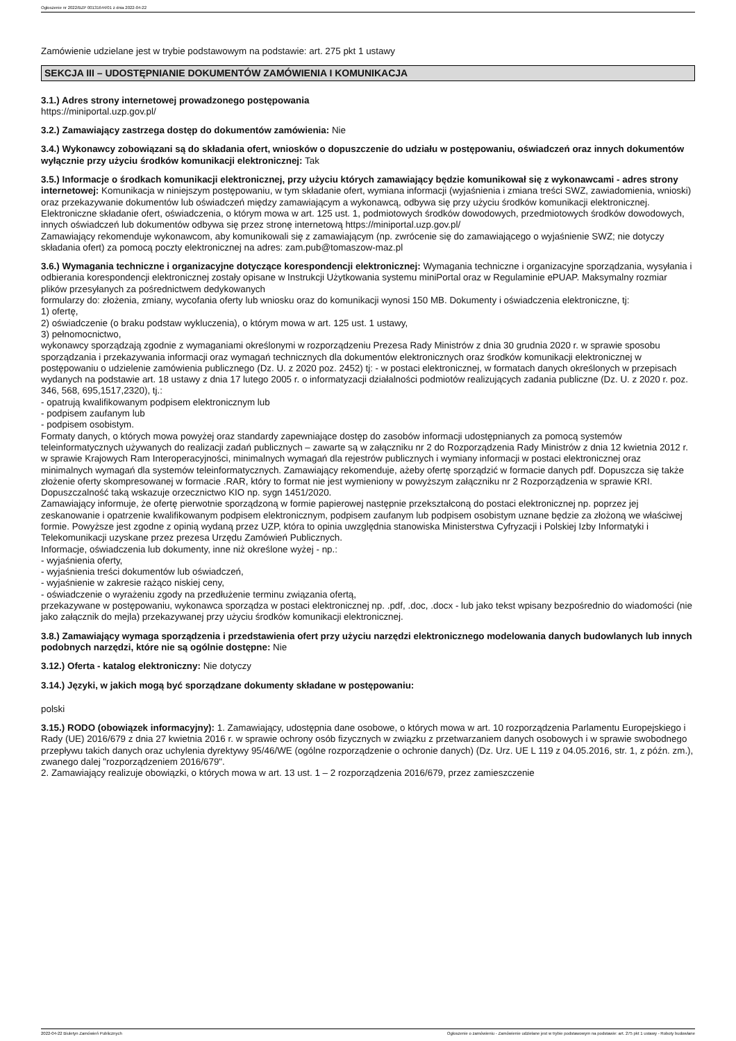Ogłoszenie nr 2022/BZP 00131644/01 z dnia 2022-04-22
Zamówienie udzielane jest w trybie podstawowym na podstawie: art. 275 pkt 1 ustawy
SEKCJA III – UDOSTĘPNIANIE DOKUMENTÓW ZAMÓWIENIA I KOMUNIKACJA
3.1.) Adres strony internetowej prowadzonego postępowania
https://miniportal.uzp.gov.pl/
3.2.) Zamawiający zastrzega dostęp do dokumentów zamówienia: Nie
3.4.) Wykonawcy zobowiązani są do składania ofert, wniosków o dopuszczenie do udziału w postępowaniu, oświadczeń oraz innych dokumentów wyłącznie przy użyciu środków komunikacji elektronicznej: Tak
3.5.) Informacje o środkach komunikacji elektronicznej, przy użyciu których zamawiający będzie komunikował się z wykonawcami - adres strony internetowej: Komunikacja w niniejszym postępowaniu, w tym składanie ofert, wymiana informacji (wyjaśnienia i zmiana treści SWZ, zawiadomienia, wnioski) oraz przekazywanie dokumentów lub oświadczeń między zamawiającym a wykonawcą, odbywa się przy użyciu środków komunikacji elektronicznej.
Elektroniczne składanie ofert, oświadczenia, o którym mowa w art. 125 ust. 1, podmiotowych środków dowodowych, przedmiotowych środków dowodowych, innych oświadczeń lub dokumentów odbywa się przez stronę internetową https://miniportal.uzp.gov.pl/
Zamawiający rekomenduje wykonawcom, aby komunikowali się z zamawiającym (np. zwrócenie się do zamawiającego o wyjaśnienie SWZ; nie dotyczy składania ofert) za pomocą poczty elektronicznej na adres: zam.pub@tomaszow-maz.pl
3.6.) Wymagania techniczne i organizacyjne dotyczące korespondencji elektronicznej: Wymagania techniczne i organizacyjne sporządzania, wysyłania i odbierania korespondencji elektronicznej zostały opisane w Instrukcji Użytkowania systemu miniPortal oraz w Regulaminie ePUAP. Maksymalny rozmiar plików przesyłanych za pośrednictwem dedykowanych
formularzy do: złożenia, zmiany, wycofania oferty lub wniosku oraz do komunikacji wynosi 150 MB. Dokumenty i oświadczenia elektroniczne, tj:
1) ofertę,
2) oświadczenie (o braku podstaw wykluczenia), o którym mowa w art. 125 ust. 1 ustawy,
3) pełnomocnictwo,
wykonawcy sporządzają zgodnie z wymaganiami określonymi w rozporządzeniu Prezesa Rady Ministrów z dnia 30 grudnia 2020 r. w sprawie sposobu sporządzania i przekazywania informacji oraz wymagań technicznych dla dokumentów elektronicznych oraz środków komunikacji elektronicznej w postępowaniu o udzielenie zamówienia publicznego (Dz. U. z 2020 poz. 2452) tj: - w postaci elektronicznej, w formatach danych określonych w przepisach wydanych na podstawie art. 18 ustawy z dnia 17 lutego 2005 r. o informatyzacji działalności podmiotów realizujących zadania publiczne (Dz. U. z 2020 r. poz. 346, 568, 695,1517,2320), tj.:
- opatrują kwalifikowanym podpisem elektronicznym lub
- podpisem zaufanym lub
- podpisem osobistym.
Formaty danych, o których mowa powyżej oraz standardy zapewniające dostęp do zasobów informacji udostępnianych za pomocą systemów teleinformatycznych używanych do realizacji zadań publicznych – zawarte są w załączniku nr 2 do Rozporządzenia Rady Ministrów z dnia 12 kwietnia 2012 r. w sprawie Krajowych Ram Interoperacyjności, minimalnych wymagań dla rejestrów publicznych i wymiany informacji w postaci elektronicznej oraz minimalnych wymagań dla systemów teleinformatycznych. Zamawiający rekomenduje, ażeby ofertę sporządzić w formacie danych pdf. Dopuszcza się także złożenie oferty skompresowanej w formacie .RAR, który to format nie jest wymieniony w powyższym załączniku nr 2 Rozporządzenia w sprawie KRI. Dopuszczalność taką wskazuje orzecznictwo KIO np. sygn 1451/2020.
Zamawiający informuje, że ofertę pierwotnie sporządzoną w formie papierowej następnie przekształconą do postaci elektronicznej np. poprzez jej zeskanowanie i opatrzenie kwalifikowanym podpisem elektronicznym, podpisem zaufanym lub podpisem osobistym uznane będzie za złożoną we właściwej formie. Powyższe jest zgodne z opinią wydaną przez UZP, która to opinia uwzględnia stanowiska Ministerstwa Cyfryzacji i Polskiej Izby Informatyki i Telekomunikacji uzyskane przez prezesa Urzędu Zamówień Publicznych.
Informacje, oświadczenia lub dokumenty, inne niż określone wyżej - np.:
- wyjaśnienia oferty,
- wyjaśnienia treści dokumentów lub oświadczeń,
- wyjaśnienie w zakresie rażąco niskiej ceny,
- oświadczenie o wyrażeniu zgody na przedłużenie terminu związania ofertą,
przekazywane w postępowaniu, wykonawca sporządza w postaci elektronicznej np. .pdf, .doc, .docx - lub jako tekst wpisany bezpośrednio do wiadomości (nie jako załącznik do mejla) przekazywanej przy użyciu środków komunikacji elektronicznej.
3.8.) Zamawiający wymaga sporządzenia i przedstawienia ofert przy użyciu narzędzi elektronicznego modelowania danych budowlanych lub innych podobnych narzędzi, które nie są ogólnie dostępne: Nie
3.12.) Oferta - katalog elektroniczny: Nie dotyczy
3.14.) Języki, w jakich mogą być sporządzane dokumenty składane w postępowaniu:
polski
3.15.) RODO (obowiązek informacyjny): 1. Zamawiający, udostępnia dane osobowe, o których mowa w art. 10 rozporządzenia Parlamentu Europejskiego i Rady (UE) 2016/679 z dnia 27 kwietnia 2016 r. w sprawie ochrony osób fizycznych w związku z przetwarzaniem danych osobowych i w sprawie swobodnego przepływu takich danych oraz uchylenia dyrektywy 95/46/WE (ogólne rozporządzenie o ochronie danych) (Dz. Urz. UE L 119 z 04.05.2016, str. 1, z późn. zm.), zwanego dalej "rozporządzeniem 2016/679".
2. Zamawiający realizuje obowiązki, o których mowa w art. 13 ust. 1 – 2 rozporządzenia 2016/679, przez zamieszczenie
2022-04-22 Biuletyn Zamówień Publicznych Ogłoszenie o zamówieniu - Zamówienie udzielane jest w trybie podstawowym na podstawie: art. 275 pkt 1 ustawy - Roboty budowlane